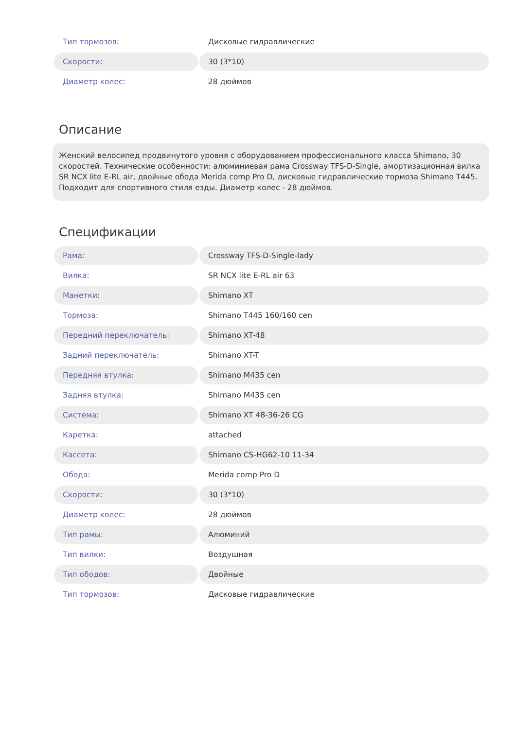| Тип тормозов: | Дисковые гидравлические |
| Скорости: | 30 (3*10) |
| Диаметр колес: | 28 дюймов |
Описание
Женский велосипед продвинутого уровня с оборудованием профессионального класса Shimano, 30 скоростей. Технические особенности: алюминиевая рама Crossway TFS-D-Single, амортизационная вилка SR NCX lite E-RL air, двойные обода Merida comp Pro D, дисковые гидравлические тормоза Shimano T445. Подходит для спортивного стиля езды. Диаметр колес - 28 дюймов.
Спецификации
| Рама: | Crossway TFS-D-Single-lady |
| Вилка: | SR NCX lite E-RL air 63 |
| Манетки: | Shimano XT |
| Тормоза: | Shimano T445 160/160 cen |
| Передний переключатель: | Shimano XT-48 |
| Задний переключатель: | Shimano XT-T |
| Передняя втулка: | Shimano M435 cen |
| Задняя втулка: | Shimano M435 cen |
| Система: | Shimano XT 48-36-26 CG |
| Каретка: | attached |
| Кассета: | Shimano CS-HG62-10 11-34 |
| Обода: | Merida comp Pro D |
| Скорости: | 30 (3*10) |
| Диаметр колес: | 28 дюймов |
| Тип рамы: | Алюминий |
| Тип вилки: | Воздушная |
| Тип ободов: | Двойные |
| Тип тормозов: | Дисковые гидравлические |